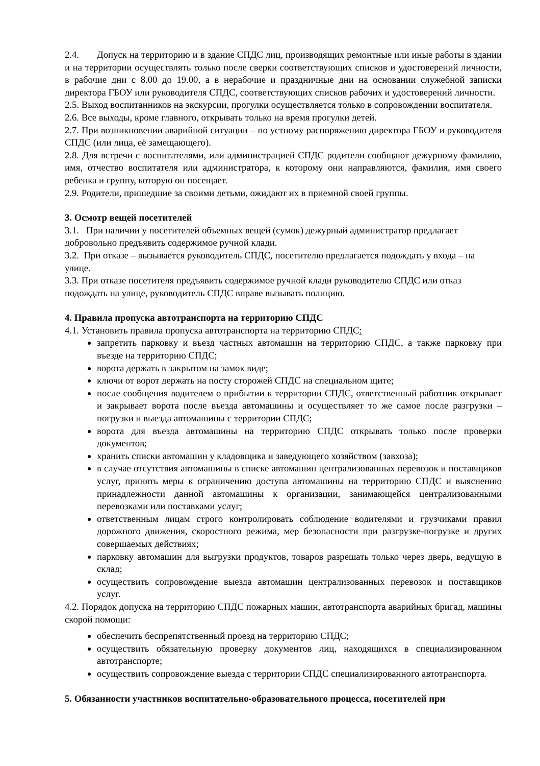2.4. Допуск на территорию и в здание СПДС лиц, производящих ремонтные или иные работы в здании и на территории осуществлять только после сверки соответствующих списков и удостоверений личности, в рабочие дни с 8.00 до 19.00, а в нерабочие и праздничные дни на основании служебной записки директора ГБОУ или руководителя СПДС, соответствующих списков рабочих и удостоверений личности.
2.5. Выход воспитанников на экскурсии, прогулки осуществляется только в сопровождении воспитателя.
2.6. Все выходы, кроме главного, открывать только на время прогулки детей.
2.7. При возникновении аварийной ситуации – по устному распоряжению директора ГБОУ и руководителя СПДС (или лица, её замещающего).
2.8. Для встречи с воспитателями, или администрацией СПДС родители сообщают дежурному фамилию, имя, отчество воспитателя или администратора, к которому они направляются, фамилия, имя своего ребенка и группу, которую он посещает.
2.9. Родители, пришедшие за своими детьми, ожидают их в приемной своей группы.
3. Осмотр вещей посетителей
3.1. При наличии у посетителей объемных вещей (сумок) дежурный администратор предлагает добровольно предъявить содержимое ручной клади.
3.2. При отказе – вызывается руководитель СПДС, посетителю предлагается подождать у входа – на улице.
3.3. При отказе посетителя предъявить содержимое ручной клади руководителю СПДС или отказ подождать на улице, руководитель СПДС вправе вызывать полицию.
4. Правила пропуска автотранспорта на территорию СПДС
4.1. Установить правила пропуска автотранспорта на территорию СПДС:
запретить парковку и въезд частных автомашин на территорию СПДС, а также парковку при въезде на территорию СПДС;
ворота держать в закрытом на замок виде;
ключи от ворот держать на посту сторожей СПДС на специальном щите;
после сообщения водителем о прибытии к территории СПДС, ответственный работник открывает и закрывает ворота после въезда автомашины и осуществляет то же самое после разгрузки – погрузки и выезда автомашины с территории СПДС;
ворота для въезда автомашины на территорию СПДС открывать только после проверки документов;
хранить списки автомашин у кладовщика и заведующего хозяйством (завхоза);
в случае отсутствия автомашины в списке автомашин централизованных перевозок и поставщиков услуг, принять меры к ограничению доступа автомашины на территорию СПДС и выяснению принадлежности данной автомашины к организации, занимающейся централизованными перевозками или поставками услуг;
ответственным лицам строго контролировать соблюдение водителями и грузчиками правил дорожного движения, скоростного режима, мер безопасности при разгрузке-погрузке и других совершаемых действиях;
парковку автомашин для выгрузки продуктов, товаров разрешать только через дверь, ведущую в склад;
осуществить сопровождение выезда автомашин централизованных перевозок и поставщиков услуг.
4.2. Порядок допуска на территорию СПДС пожарных машин, автотранспорта аварийных бригад, машины скорой помощи:
обеспечить беспрепятственный проезд на территорию СПДС;
осуществить обязательную проверку документов лиц, находящихся в специализированном автотранспорте;
осуществить сопровождение выезда с территории СПДС специализированного автотранспорта.
5. Обязанности участников воспитательно-образовательного процесса, посетителей при